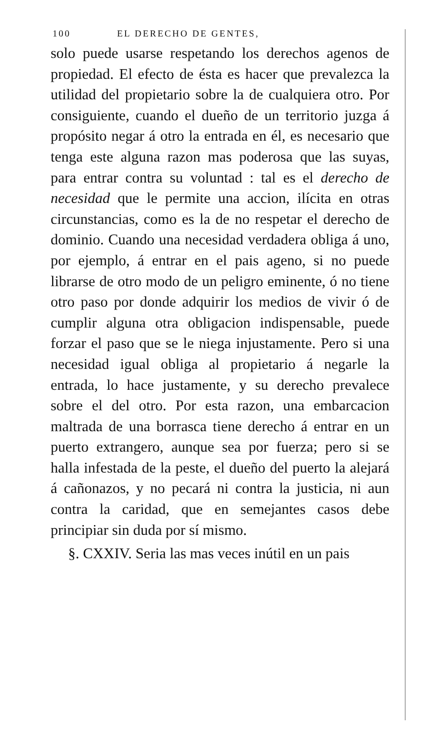100 EL DERECHO DE GENTES,
solo puede usarse respetando los derechos agenos de propiedad. El efecto de ésta es hacer que prevalezca la utilidad del propietario sobre la de cualquiera otro. Por consiguiente, cuando el dueño de un territorio juzga á propósito negar á otro la entrada en él, es necesario que tenga este alguna razon mas poderosa que las suyas, para entrar contra su voluntad : tal es el derecho de necesidad que le permite una accion, ilícita en otras circunstancias, como es la de no respetar el derecho de dominio. Cuando una necesidad verdadera obliga á uno, por ejemplo, á entrar en el pais ageno, si no puede librarse de otro modo de un peligro eminente, ó no tiene otro paso por donde adquirir los medios de vivir ó de cumplir alguna otra obligacion indispensable, puede forzar el paso que se le niega injustamente. Pero si una necesidad igual obliga al propietario á negarle la entrada, lo hace justamente, y su derecho prevalece sobre el del otro. Por esta razon, una embarcacion maltrada de una borrasca tiene derecho á entrar en un puerto extrangero, aunque sea por fuerza; pero si se halla infestada de la peste, el dueño del puerto la alejará á cañonazos, y no pecará ni contra la justicia, ni aun contra la caridad, que en semejantes casos debe principiar sin duda por sí mismo.
§. CXXIV. Seria las mas veces inútil en un pais